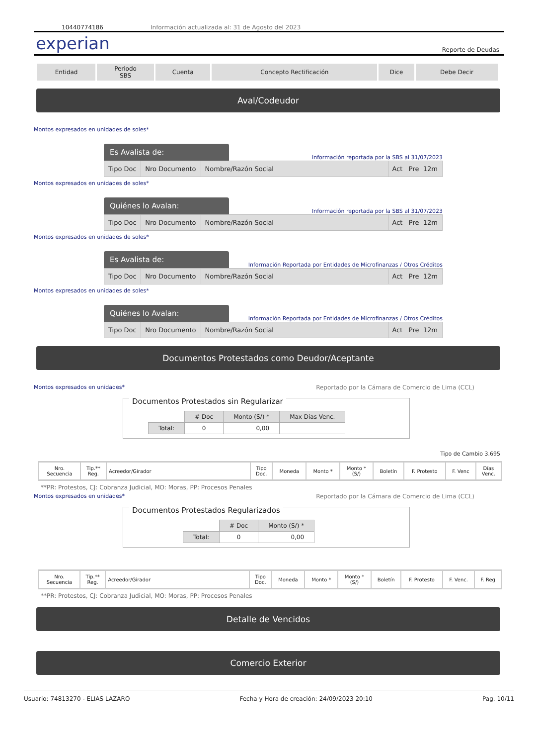10440774186 Información actualizada al: 31 de Agosto del 2023
experian Reporte de Deudas
| Entidad | Periodo SBS | Cuenta | Concepto Rectificación | Dice | Debe Decir |
Aval/Codeudor
Montos expresados en unidades de soles*
Es Avalista de:
Información reportada por la SBS al 31/07/2023
| Tipo Doc | Nro Documento | Nombre/Razón Social | Act Pre 12m |
Montos expresados en unidades de soles*
Quiénes lo Avalan:
Información reportada por la SBS al 31/07/2023
| Tipo Doc | Nro Documento | Nombre/Razón Social | Act Pre 12m |
Montos expresados en unidades de soles*
Es Avalista de:
Información Reportada por Entidades de Microfinanzas / Otros Créditos
| Tipo Doc | Nro Documento | Nombre/Razón Social | Act Pre 12m |
Montos expresados en unidades de soles*
Quiénes lo Avalan:
Información Reportada por Entidades de Microfinanzas / Otros Créditos
| Tipo Doc | Nro Documento | Nombre/Razón Social | Act Pre 12m |
Documentos Protestados como Deudor/Aceptante
Montos expresados en unidades* Reportado por la Cámara de Comercio de Lima (CCL)
Documentos Protestados sin Regularizar
| | # Doc | Monto (S/) * | Max Días Venc. |
| Total: | 0 | 0,00 | |
Tipo de Cambio 3.695
| Nro. Secuencia | Tip.** Reg. | Acreedor/Girador | Tipo Doc. | Moneda | Monto * | Monto * (S/) | Boletín | F. Protesto | F. Venc | Días Venc. |
**PR: Protestos, CJ: Cobranza Judicial, MO: Moras, PP: Procesos Penales
Montos expresados en unidades* Reportado por la Cámara de Comercio de Lima (CCL)
Documentos Protestados Regularizados
| | # Doc | Monto (S/) * |
| Total: | 0 | 0,00 |
| Nro. Secuencia | Tip.** Reg. | Acreedor/Girador | Tipo Doc. | Moneda | Monto * | Monto * (S/) | Boletín | F. Protesto | F. Venc. | F. Reg |
**PR: Protestos, CJ: Cobranza Judicial, MO: Moras, PP: Procesos Penales
Detalle de Vencidos
Comercio Exterior
Usuario: 74813270 - ELIAS LAZARO Fecha y Hora de creación: 24/09/2023 20:10 Pag. 10/11